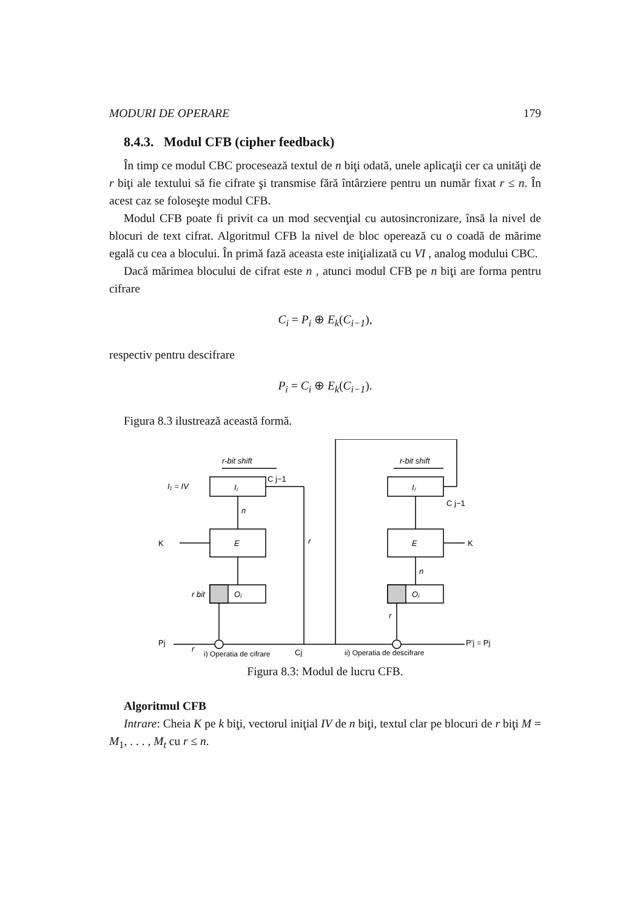MODURI DE OPERARE 179
8.4.3. Modul CFB (cipher feedback)
În timp ce modul CBC procesează textul de n biţi odată, unele aplicaţii cer ca unităţi de r biţi ale textului să fie cifrate şi transmise fără întârziere pentru un număr fixat r ≤ n. În acest caz se foloseşte modul CFB.
Modul CFB poate fi privit ca un mod secvenţial cu autosincronizare, însă la nivel de blocuri de text cifrat. Algoritmul CFB la nivel de bloc operează cu o coadă de mărime egală cu cea a blocului. În primă fază aceasta este iniţializată cu VI , analog modului CBC.
Dacă mărimea blocului de cifrat este n , atunci modul CFB pe n biţi are forma pentru cifrare
C<sub>i</sub> = P<sub>i</sub> ⊕ E<sub>k</sub>(C<sub>i−1</sub>),
respectiv pentru descifrare
P<sub>i</sub> = C<sub>i</sub> ⊕ E<sub>k</sub>(C<sub>i−1</sub>).
Figura 8.3 ilustrează această formă.
r-bit shift
r-bit shift
I₁ = IV
Iⱼ
Iⱼ
E
E
Oⱼ
Oⱼ
n
r
n
r
r
r bit
K
K
C j−1
C j−1
Pj
Cj
P'j = Pj
i) Operatia de cifrare
ii) Operatia de descifrare
Figura 8.3: Modul de lucru CFB.
Algoritmul CFB
Intrare: Cheia K pe k biţi, vectorul iniţial IV de n biţi, textul clar pe blocuri de r biţi M = M<sub>1</sub>, . . . , M<sub>t</sub> cu r ≤ n.